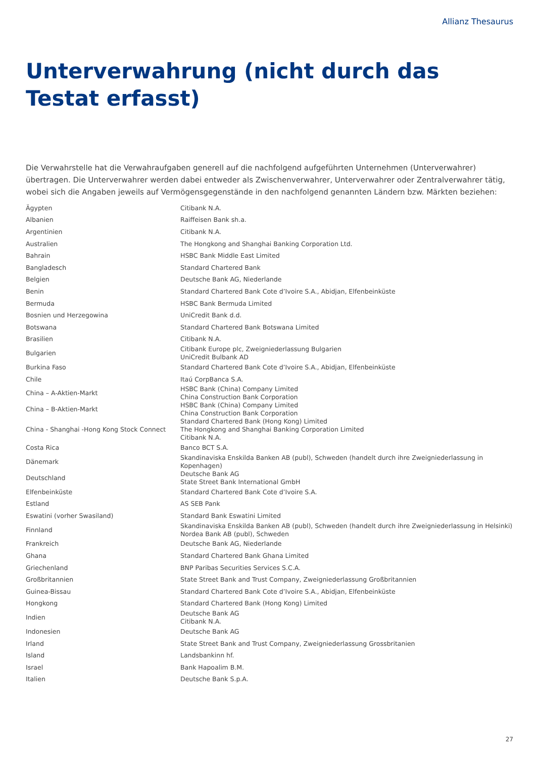Allianz Thesaurus
Unterverwahrung (nicht durch das Testat erfasst)
Die Verwahrstelle hat die Verwahraufgaben generell auf die nachfolgend aufgeführten Unternehmen (Unterverwahrer) übertragen. Die Unterverwahrer werden dabei entweder als Zwischenverwahrer, Unterverwahrer oder Zentralverwahrer tätig, wobei sich die Angaben jeweils auf Vermögensgegenstände in den nachfolgend genannten Ländern bzw. Märkten beziehen:
| Ägypten | Citibank N.A. |
| Albanien | Raiffeisen Bank sh.a. |
| Argentinien | Citibank N.A. |
| Australien | The Hongkong and Shanghai Banking Corporation Ltd. |
| Bahrain | HSBC Bank Middle East Limited |
| Bangladesch | Standard Chartered Bank |
| Belgien | Deutsche Bank AG, Niederlande |
| Benin | Standard Chartered Bank Cote d’Ivoire S.A., Abidjan, Elfenbeinküste |
| Bermuda | HSBC Bank Bermuda Limited |
| Bosnien und Herzegowina | UniCredit Bank d.d. |
| Botswana | Standard Chartered Bank Botswana Limited |
| Brasilien | Citibank N.A. |
| Bulgarien | Citibank Europe plc, Zweigniederlassung Bulgarien UniCredit Bulbank AD |
| Burkina Faso | Standard Chartered Bank Cote d’Ivoire S.A., Abidjan, Elfenbeinküste |
| Chile | Itaú CorpBanca S.A. |
| China – A-Aktien-Markt | HSBC Bank (China) Company Limited China Construction Bank Corporation |
| China – B-Aktien-Markt | HSBC Bank (China) Company Limited China Construction Bank Corporation |
| China - Shanghai -Hong Kong Stock Connect | Standard Chartered Bank (Hong Kong) Limited The Hongkong and Shanghai Banking Corporation Limited Citibank N.A. |
| Costa Rica | Banco BCT S.A. |
| Dänemark | Skandinaviska Enskilda Banken AB (publ), Schweden (handelt durch ihre Zweigniederlassung in Kopenhagen) |
| Deutschland | Deutsche Bank AG State Street Bank International GmbH |
| Elfenbeinküste | Standard Chartered Bank Cote d’Ivoire S.A. |
| Estland | AS SEB Pank |
| Eswatini (vorher Swasiland) | Standard Bank Eswatini Limited |
| Finnland | Skandinaviska Enskilda Banken AB (publ), Schweden (handelt durch ihre Zweigniederlassung in Helsinki) Nordea Bank AB (publ), Schweden |
| Frankreich | Deutsche Bank AG, Niederlande |
| Ghana | Standard Chartered Bank Ghana Limited |
| Griechenland | BNP Paribas Securities Services S.C.A. |
| Großbritannien | State Street Bank and Trust Company, Zweigniederlassung Großbritannien |
| Guinea-Bissau | Standard Chartered Bank Cote d’Ivoire S.A., Abidjan, Elfenbeinküste |
| Hongkong | Standard Chartered Bank (Hong Kong) Limited |
| Indien | Deutsche Bank AG Citibank N.A. |
| Indonesien | Deutsche Bank AG |
| Irland | State Street Bank and Trust Company, Zweigniederlassung Grossbritanien |
| Island | Landsbankinn hf. |
| Israel | Bank Hapoalim B.M. |
| Italien | Deutsche Bank S.p.A. |
27